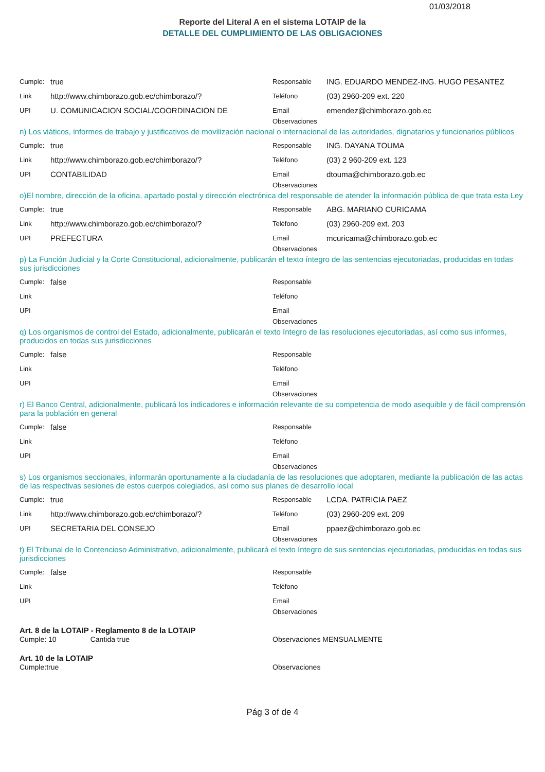01/03/2018
Reporte del Literal A en el sistema LOTAIP de la
DETALLE DEL CUMPLIMIENTO DE LAS OBLIGACIONES
Cumple: true
Link http://www.chimborazo.gob.ec/chimborazo/?
UPI U. COMUNICACION SOCIAL/COORDINACION DE
Responsable ING. EDUARDO MENDEZ-ING. HUGO PESANTEZ
Teléfono (03) 2960-209 ext. 220
Email emendez@chimborazo.gob.ec
Observaciones
n) Los viáticos, informes de trabajo y justificativos de movilización nacional o internacional de las autoridades, dignatarios y funcionarios públicos
Cumple: true
Link http://www.chimborazo.gob.ec/chimborazo/?
UPI CONTABILIDAD
Responsable ING. DAYANA TOUMA
Teléfono (03) 2 960-209 ext. 123
Email dtouma@chimborazo.gob.ec
Observaciones
o)El nombre, dirección de la oficina, apartado postal y dirección electrónica del responsable de atender la información pública de que trata esta Ley
Cumple: true
Link http://www.chimborazo.gob.ec/chimborazo/?
UPI PREFECTURA
Responsable ABG. MARIANO CURICAMA
Teléfono (03) 2960-209 ext. 203
Email mcuricama@chimborazo.gob.ec
Observaciones
p) La Función Judicial y la Corte Constitucional, adicionalmente, publicarán el texto íntegro de las sentencias ejecutoriadas, producidas en todas sus jurisdicciones
Cumple: false
Link
UPI
Responsable
Teléfono
Email
Observaciones
q) Los organismos de control del Estado, adicionalmente, publicarán el texto íntegro de las resoluciones ejecutoriadas, así como sus informes, producidos en todas sus jurisdicciones
Cumple: false
Link
UPI
Responsable
Teléfono
Email
Observaciones
r) El Banco Central, adicionalmente, publicará los indicadores e información relevante de su competencia de modo asequible y de fácil comprensión para la población en general
Cumple: false
Link
UPI
Responsable
Teléfono
Email
Observaciones
s) Los organismos seccionales, informarán oportunamente a la ciudadanía de las resoluciones que adoptaren, mediante la publicación de las actas de las respectivas sesiones de estos cuerpos colegiados, así como sus planes de desarrollo local
Cumple: true
Link http://www.chimborazo.gob.ec/chimborazo/?
UPI SECRETARIA DEL CONSEJO
Responsable LCDA. PATRICIA PAEZ
Teléfono (03) 2960-209 ext. 209
Email ppaez@chimborazo.gob.ec
Observaciones
t) El Tribunal de lo Contencioso Administrativo, adicionalmente, publicará el texto íntegro de sus sentencias ejecutoriadas, producidas en todas sus jurisdicciones
Cumple: false
Link
UPI
Responsable
Teléfono
Email
Observaciones
Art. 8 de la LOTAIP - Reglamento 8 de la LOTAIP
Cumple: 10 Cantida true
Observaciones MENSUALMENTE
Art. 10 de la LOTAIP
Cumple:true Observaciones
Pág 3 of de 4